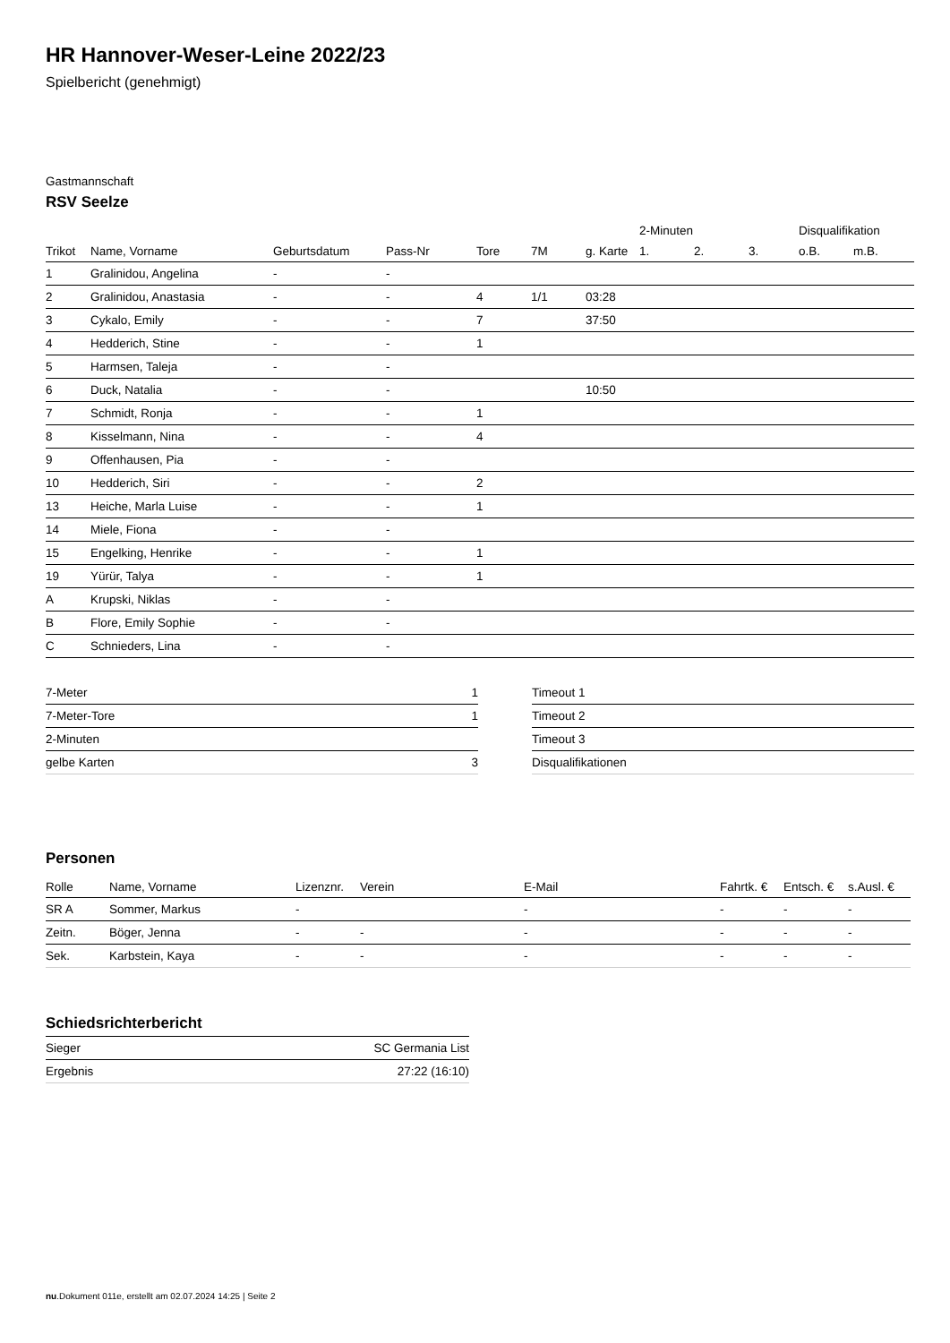HR Hannover-Weser-Leine 2022/23
Spielbericht (genehmigt)
Gastmannschaft
RSV Seelze
| | | | | | | | 2-Minuten | | | Disqualifikation | |
| --- | --- | --- | --- | --- | --- | --- | --- | --- | --- | --- | --- |
| Trikot | Name, Vorname | Geburtsdatum | Pass-Nr | Tore | 7M | g. Karte | 1. | 2. | 3. | o.B. | m.B. |
| 1 | Gralinidou, Angelina | - | - | | | | | | | | |
| 2 | Gralinidou, Anastasia | - | - | 4 | 1/1 | 03:28 | | | | | |
| 3 | Cykalo, Emily | - | - | 7 | | 37:50 | | | | | |
| 4 | Hedderich, Stine | - | - | 1 | | | | | | | |
| 5 | Harmsen, Taleja | - | - | | | | | | | | |
| 6 | Duck, Natalia | - | - | | | 10:50 | | | | | |
| 7 | Schmidt, Ronja | - | - | 1 | | | | | | | |
| 8 | Kisselmann, Nina | - | - | 4 | | | | | | | |
| 9 | Offenhausen, Pia | - | - | | | | | | | | |
| 10 | Hedderich, Siri | - | - | 2 | | | | | | | |
| 13 | Heiche, Marla Luise | - | - | 1 | | | | | | | |
| 14 | Miele, Fiona | - | - | | | | | | | | |
| 15 | Engelking, Henrike | - | - | 1 | | | | | | | |
| 19 | Yürür, Talya | - | - | 1 | | | | | | | |
| A | Krupski, Niklas | - | - | | | | | | | | |
| B | Flore, Emily Sophie | - | - | | | | | | | | |
| C | Schnieders, Lina | - | - | | | | | | | | |
| 7-Meter | 1 |
| 7-Meter-Tore | 1 |
| 2-Minuten | |
| gelbe Karten | 3 |
| Timeout 1 |
| Timeout 2 |
| Timeout 3 |
| Disqualifikationen |
Personen
| Rolle | Name, Vorname | Lizenznr. | Verein | E-Mail | Fahrtk. € | Entsch. € | s.Ausl. € |
| --- | --- | --- | --- | --- | --- | --- | --- |
| SR A | Sommer, Markus | - | | - | - | - | - |
| Zeitn. | Böger, Jenna | - | - | - | - | - | - |
| Sek. | Karbstein, Kaya | - | - | - | - | - | - |
Schiedsrichterbericht
| Sieger | SC Germania List |
| Ergebnis | 27:22 (16:10) |
nu.Dokument 011e, erstellt am 02.07.2024 14:25 | Seite 2